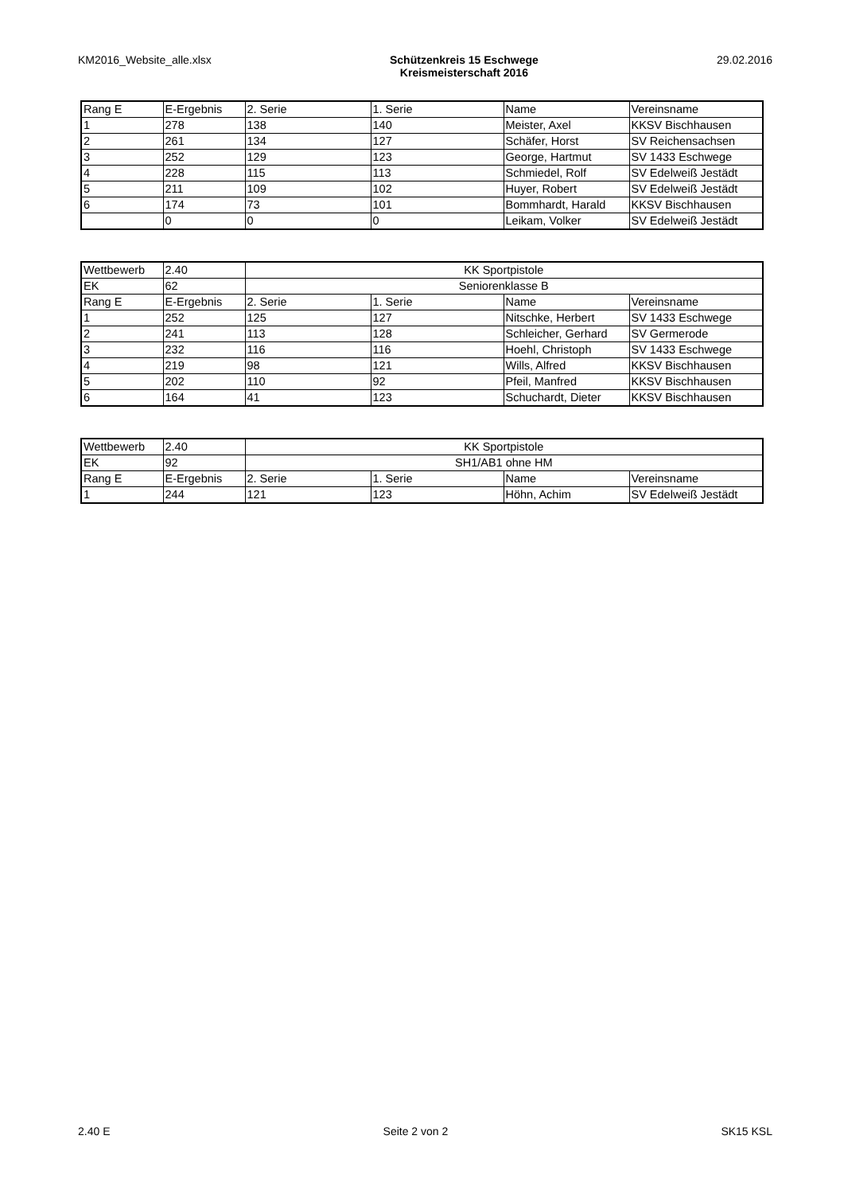KM2016_Website_alle.xlsx Schützenkreis 15 Eschwege
Kreismeisterschaft 2016
29.02.2016
| Rang E | E-Ergebnis | 2. Serie | 1. Serie | Name | Vereinsname |
| 1 | 278 | 138 | 140 | Meister, Axel | KKSV Bischhausen |
| 2 | 261 | 134 | 127 | Schäfer, Horst | SV Reichensachsen |
| 3 | 252 | 129 | 123 | George, Hartmut | SV 1433 Eschwege |
| 4 | 228 | 115 | 113 | Schmiedel, Rolf | SV Edelweiß Jestädt |
| 5 | 211 | 109 | 102 | Huyer, Robert | SV Edelweiß Jestädt |
| 6 | 174 | 73 | 101 | Bommhardt, Harald | KKSV Bischhausen |
| | 0 | 0 | 0 | Leikam, Volker | SV Edelweiß Jestädt |
| Wettbewerb | 2.40 | KK Sportpistole | | | |
| EK | 62 | Seniorenklasse B | | | |
| Rang E | E-Ergebnis | 2. Serie | 1. Serie | Name | Vereinsname |
| 1 | 252 | 125 | 127 | Nitschke, Herbert | SV 1433 Eschwege |
| 2 | 241 | 113 | 128 | Schleicher, Gerhard | SV Germerode |
| 3 | 232 | 116 | 116 | Hoehl, Christoph | SV 1433 Eschwege |
| 4 | 219 | 98 | 121 | Wills, Alfred | KKSV Bischhausen |
| 5 | 202 | 110 | 92 | Pfeil, Manfred | KKSV Bischhausen |
| 6 | 164 | 41 | 123 | Schuchardt, Dieter | KKSV Bischhausen |
| Wettbewerb | 2.40 | KK Sportpistole | | | |
| EK | 92 | SH1/AB1 ohne HM | | | |
| Rang E | E-Ergebnis | 2. Serie | 1. Serie | Name | Vereinsname |
| 1 | 244 | 121 | 123 | Höhn, Achim | SV Edelweiß Jestädt |
2.40 E Seite 2 von 2 SK15 KSL